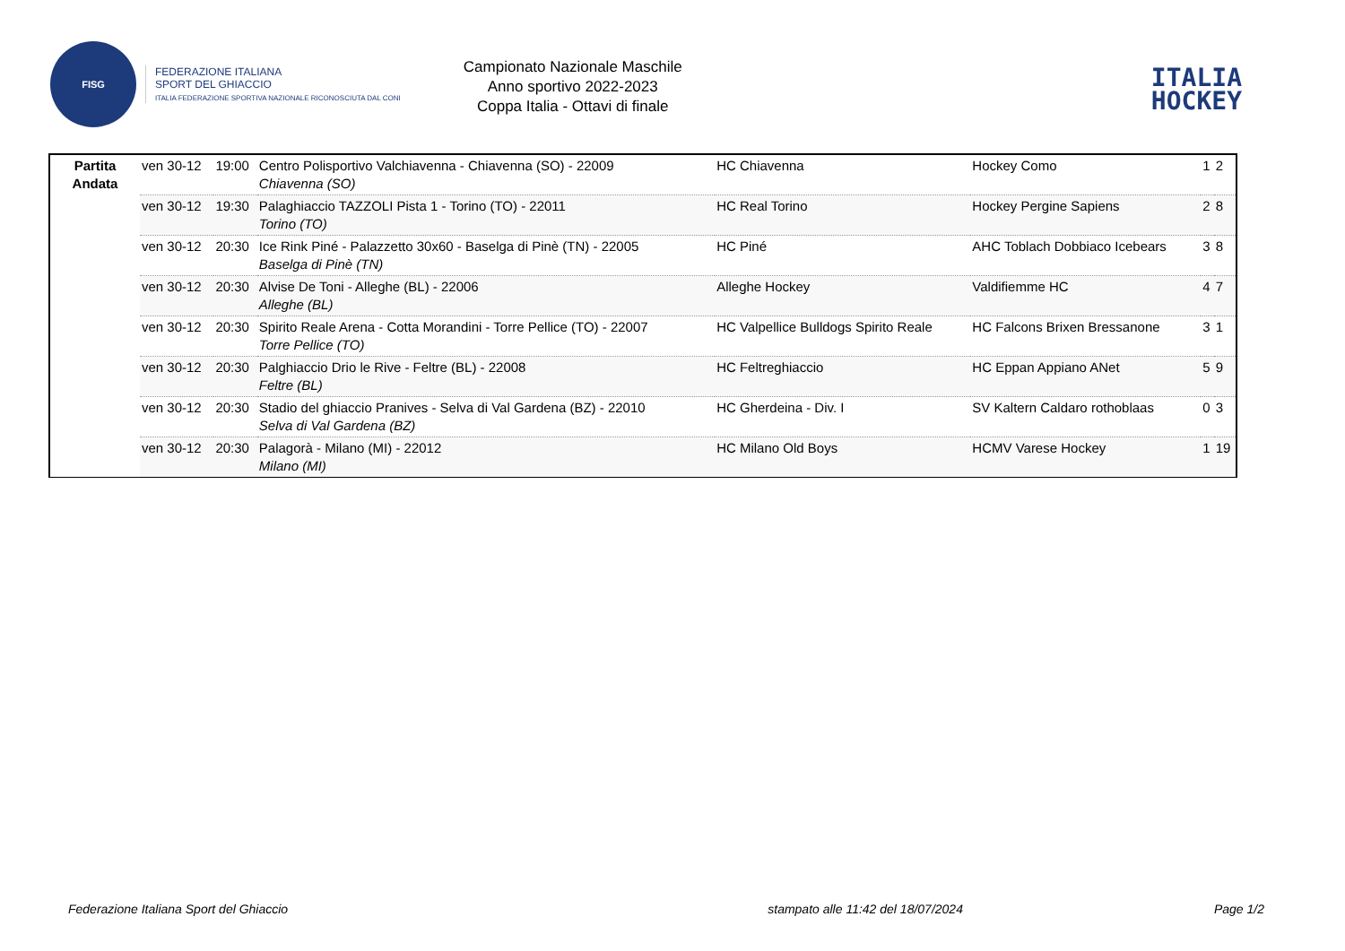FISG
FEDERAZIONE ITALIANA
SPORT DEL GHIACCIO
ITALIA FEDERAZIONE SPORTIVA NAZIONALE RICONOSCIUTA DAL CONI
Campionato Nazionale Maschile
Anno sportivo 2022-2023
Coppa Italia - Ottavi di finale
ITALIA
HOCKEY
| Partita Andata | ven 30-12 | 19:00 | Centro Polisportivo Valchiavenna - Chiavenna (SO) - 22009 Chiavenna (SO) | HC Chiavenna | Hockey Como | 1 | 2 |
| | ven 30-12 | 19:30 | Palaghiaccio TAZZOLI Pista 1 - Torino (TO) - 22011 Torino (TO) | HC Real Torino | Hockey Pergine Sapiens | 2 | 8 |
| | ven 30-12 | 20:30 | Ice Rink Piné - Palazzetto 30x60 - Baselga di Pinè (TN) - 22005 Baselga di Pinè (TN) | HC Piné | AHC Toblach Dobbiaco Icebears | 3 | 8 |
| | ven 30-12 | 20:30 | Alvise De Toni - Alleghe (BL) - 22006 Alleghe (BL) | Alleghe Hockey | Valdifiemme HC | 4 | 7 |
| | ven 30-12 | 20:30 | Spirito Reale Arena - Cotta Morandini - Torre Pellice (TO) - 22007 Torre Pellice (TO) | HC Valpellice Bulldogs Spirito Reale | HC Falcons Brixen Bressanone | 3 | 1 |
| | ven 30-12 | 20:30 | Palghiaccio Drio le Rive - Feltre (BL) - 22008 Feltre (BL) | HC Feltreghiaccio | HC Eppan Appiano ANet | 5 | 9 |
| | ven 30-12 | 20:30 | Stadio del ghiaccio Pranives - Selva di Val Gardena (BZ) - 22010 Selva di Val Gardena (BZ) | HC Gherdeina - Div. I | SV Kaltern Caldaro rothoblaas | 0 | 3 |
| | ven 30-12 | 20:30 | Palagorà - Milano (MI) - 22012 Milano (MI) | HC Milano Old Boys | HCMV Varese Hockey | 1 | 19 |
Federazione Italiana Sport del Ghiaccio stampato alle 11:42 del 18/07/2024 Page 1/2